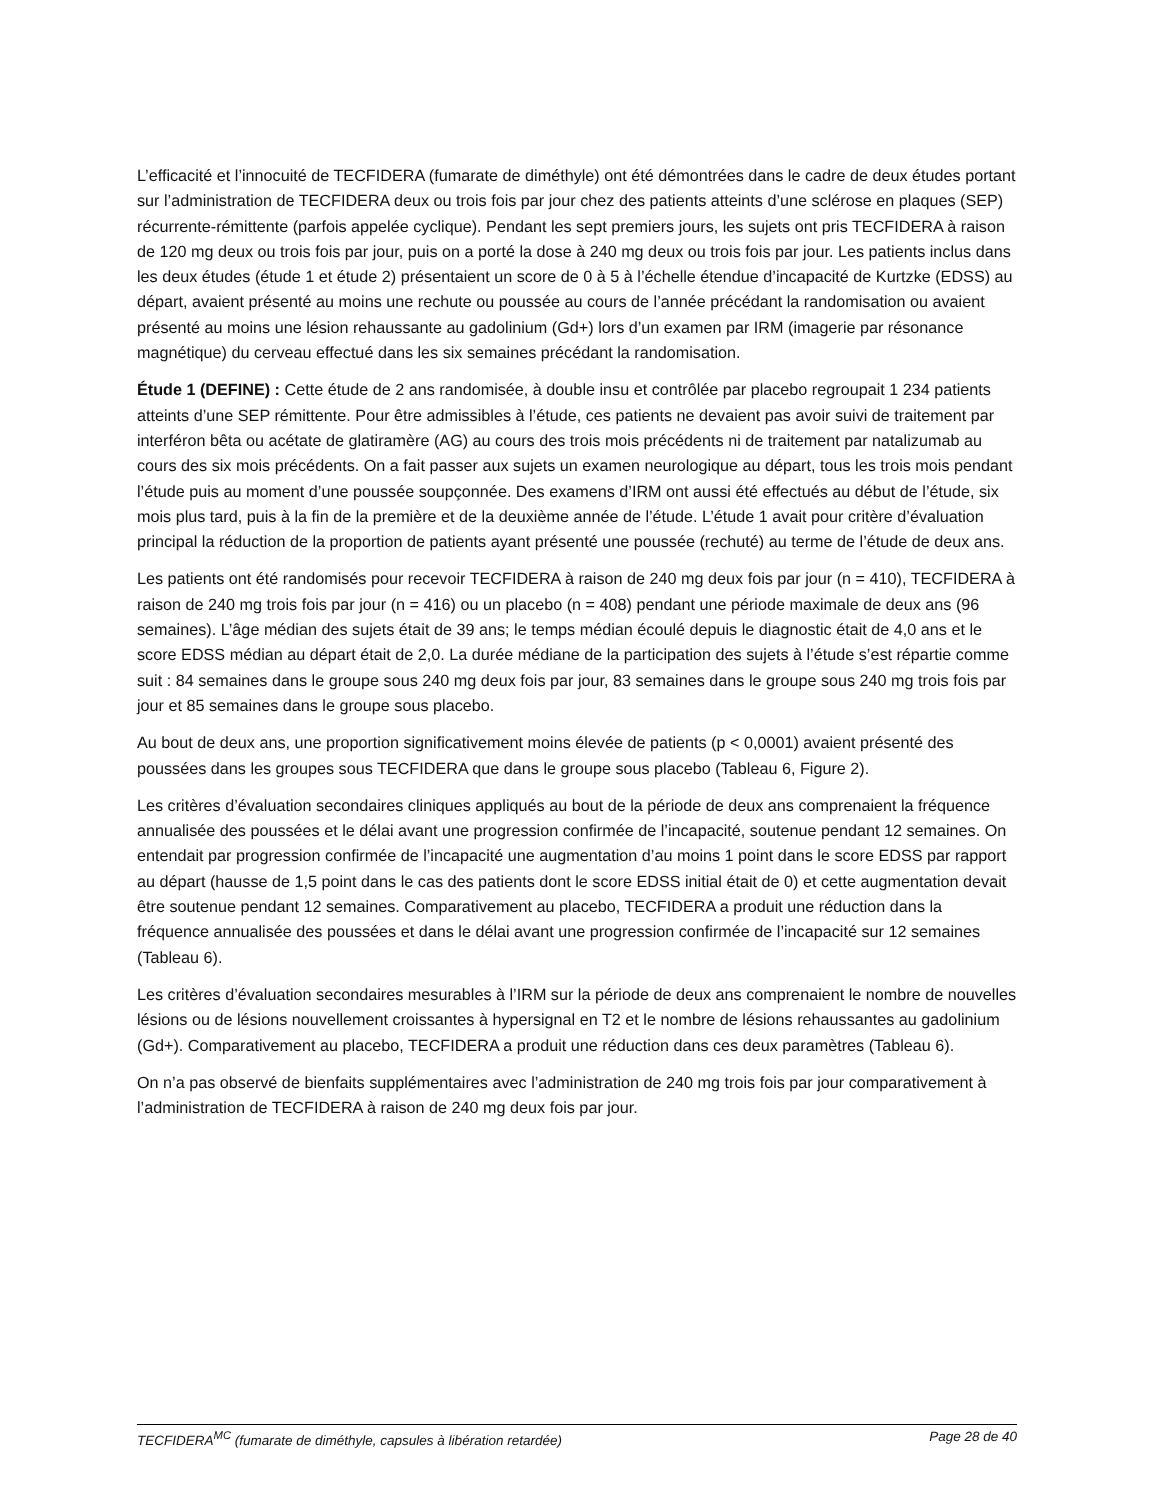L’efficacité et l’innocuité de TECFIDERA (fumarate de diméthyle) ont été démontrées dans le cadre de deux études portant sur l’administration de TECFIDERA deux ou trois fois par jour chez des patients atteints d’une sclérose en plaques (SEP) récurrente-rémittente (parfois appelée cyclique). Pendant les sept premiers jours, les sujets ont pris TECFIDERA à raison de 120 mg deux ou trois fois par jour, puis on a porté la dose à 240 mg deux ou trois fois par jour. Les patients inclus dans les deux études (étude 1 et étude 2) présentaient un score de 0 à 5 à l’échelle étendue d’incapacité de Kurtzke (EDSS) au départ, avaient présenté au moins une rechute ou poussée au cours de l’année précédant la randomisation ou avaient présenté au moins une lésion rehaussante au gadolinium (Gd+) lors d’un examen par IRM (imagerie par résonance magnétique) du cerveau effectué dans les six semaines précédant la randomisation.
Étude 1 (DEFINE) : Cette étude de 2 ans randomisée, à double insu et contrôlée par placebo regroupait 1 234 patients atteints d’une SEP rémittente. Pour être admissibles à l’étude, ces patients ne devaient pas avoir suivi de traitement par interféron bêta ou acétate de glatiramère (AG) au cours des trois mois précédents ni de traitement par natalizumab au cours des six mois précédents. On a fait passer aux sujets un examen neurologique au départ, tous les trois mois pendant l’étude puis au moment d’une poussée soupçonnée. Des examens d’IRM ont aussi été effectués au début de l’étude, six mois plus tard, puis à la fin de la première et de la deuxième année de l’étude. L’étude 1 avait pour critère d’évaluation principal la réduction de la proportion de patients ayant présenté une poussée (rechuté) au terme de l’étude de deux ans.
Les patients ont été randomisés pour recevoir TECFIDERA à raison de 240 mg deux fois par jour (n = 410), TECFIDERA à raison de 240 mg trois fois par jour (n = 416) ou un placebo (n = 408) pendant une période maximale de deux ans (96 semaines). L’âge médian des sujets était de 39 ans; le temps médian écoulé depuis le diagnostic était de 4,0 ans et le score EDSS médian au départ était de 2,0. La durée médiane de la participation des sujets à l’étude s’est répartie comme suit : 84 semaines dans le groupe sous 240 mg deux fois par jour, 83 semaines dans le groupe sous 240 mg trois fois par jour et 85 semaines dans le groupe sous placebo.
Au bout de deux ans, une proportion significativement moins élevée de patients (p < 0,0001) avaient présenté des poussées dans les groupes sous TECFIDERA que dans le groupe sous placebo (Tableau 6, Figure 2).
Les critères d’évaluation secondaires cliniques appliqués au bout de la période de deux ans comprenaient la fréquence annualisée des poussées et le délai avant une progression confirmée de l’incapacité, soutenue pendant 12 semaines. On entendait par progression confirmée de l’incapacité une augmentation d’au moins 1 point dans le score EDSS par rapport au départ (hausse de 1,5 point dans le cas des patients dont le score EDSS initial était de 0) et cette augmentation devait être soutenue pendant 12 semaines. Comparativement au placebo, TECFIDERA a produit une réduction dans la fréquence annualisée des poussées et dans le délai avant une progression confirmée de l’incapacité sur 12 semaines (Tableau 6).
Les critères d’évaluation secondaires mesurables à l’IRM sur la période de deux ans comprenaient le nombre de nouvelles lésions ou de lésions nouvellement croissantes à hypersignal en T2 et le nombre de lésions rehaussantes au gadolinium (Gd+). Comparativement au placebo, TECFIDERA a produit une réduction dans ces deux paramètres (Tableau 6).
On n’a pas observé de bienfaits supplémentaires avec l’administration de 240 mg trois fois par jour comparativement à l’administration de TECFIDERA à raison de 240 mg deux fois par jour.
TECFIDERA<sup>MC</sup> (fumarate de diméthyle, capsules à libération retardée) Page 28 de 40